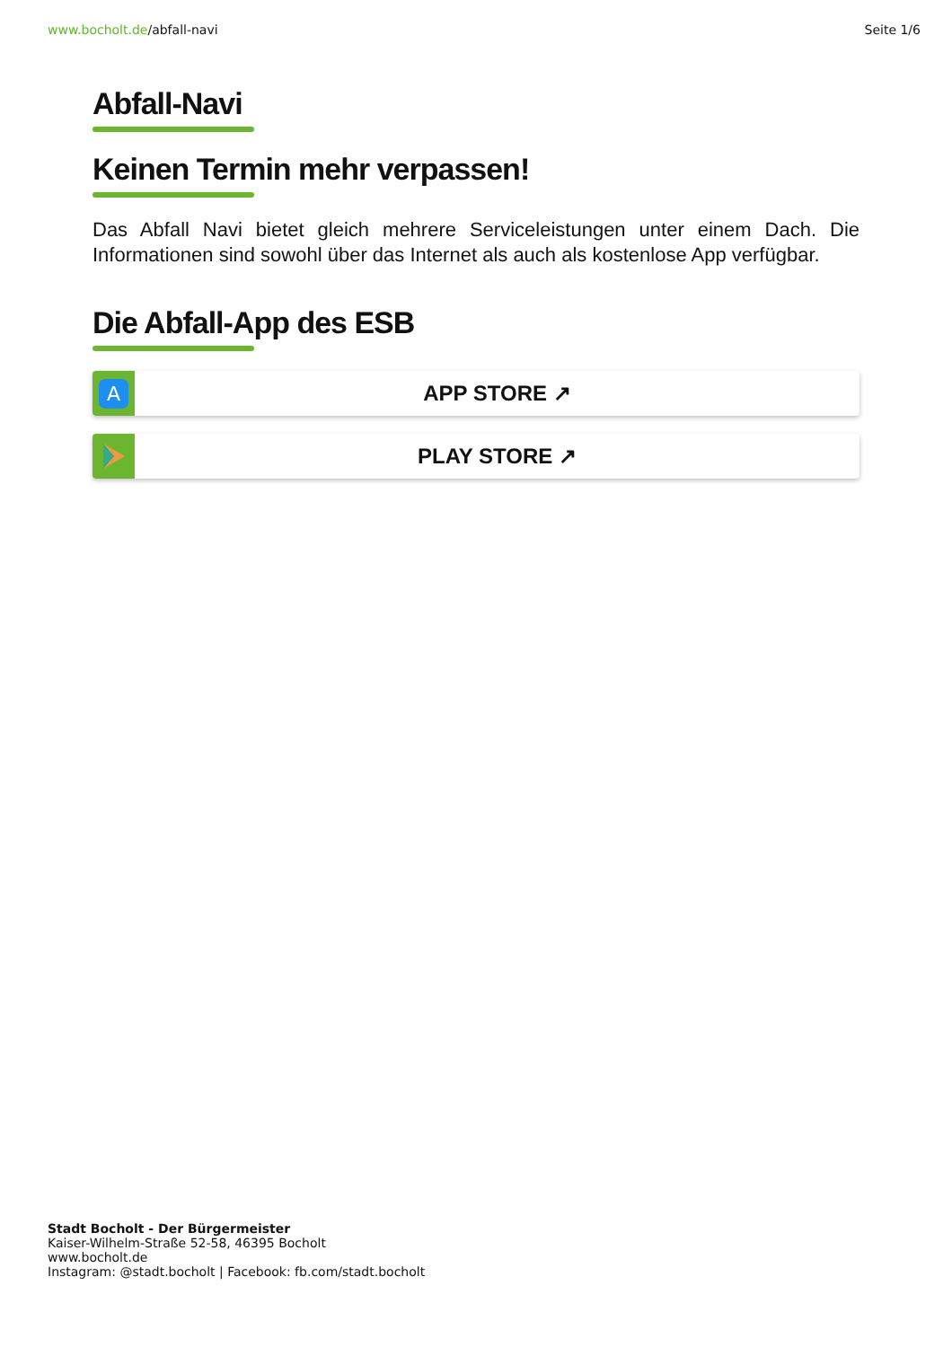www.bocholt.de/abfall-navi Seite 1/6
Abfall-Navi Keinen Termin mehr verpassen!
Das Abfall Navi bietet gleich mehrere Serviceleistungen unter einem Dach. Die Informationen sind sowohl über das Internet als auch als kostenlose App verfügbar.
Die Abfall-App des ESB
A
APP STORE ↗
PLAY STORE ↗
Stadt Bocholt - Der Bürgermeister
Kaiser-Wilhelm-Straße 52-58, 46395 Bocholt
www.bocholt.de
Instagram: @stadt.bocholt | Facebook: fb.com/stadt.bocholt